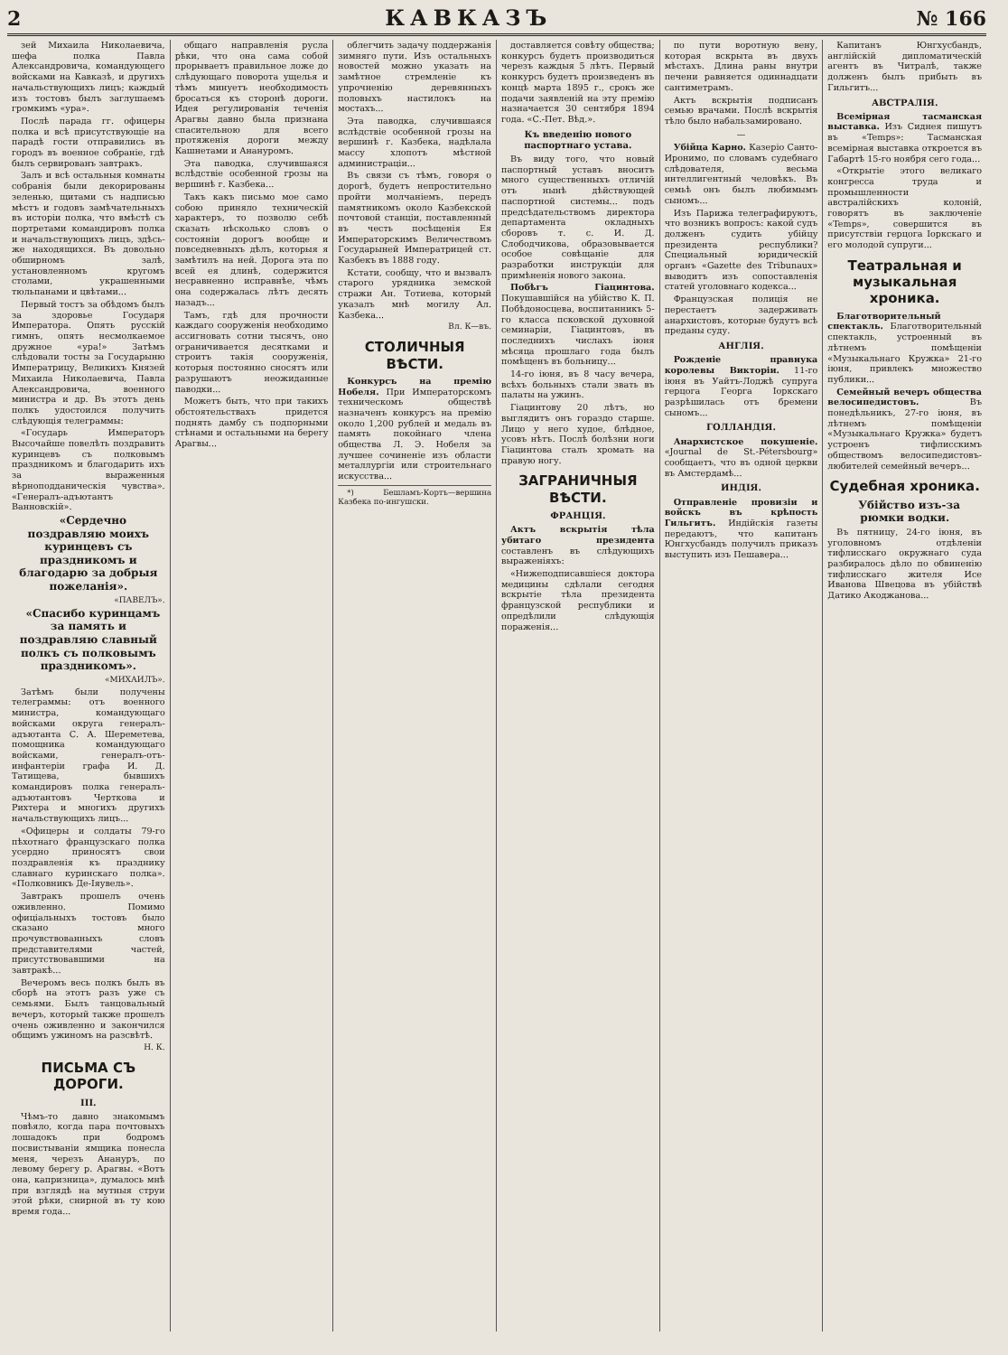2 КАВКАЗЪ № 166
зей Михаила Николаевича, шефа полка Павла Александровича, командующего войсками на Кавказѣ, и другихъ начальствующихъ лицъ; каждый изъ тостовъ былъ заглушаемъ громкимъ «ура».
Послѣ парада гг. офицеры полка и всѣ присутствующіе на парадѣ гости отправились въ городъ въ военное собраніе, гдѣ былъ сервированъ завтракъ.
Залъ и всѣ остальныя комнаты собранія были декорированы зеленью, щитами съ надписью мѣстъ и годовъ замѣчательныхъ въ исторіи полка, что вмѣстѣ съ портретами командировъ полка и начальствующихъ лицъ, здѣсь-же находящихся. Въ довольно обширномъ залѣ, установленномъ кругомъ столами, украшенными тюльпанами и цвѣтами...
Первый тостъ за обѣдомъ былъ за здоровье Государя Императора. Опять русскій гимнъ, опять несмолкаемое дружное «ура!» Затѣмъ слѣдовали тосты за Государыню Императрицу, Великихъ Князей Михаила Николаевича, Павла Александровича, военного министра и др. Въ этотъ день полкъ удостоился получить слѣдующія телеграммы:
«Государь Императоръ Высочайше повелѣть поздравить куринцевъ съ полковымъ праздникомъ и благодарить ихъ за выраженныя вѣрноподданическія чувства». «Генералъ-адъютантъ Ванновскій».
«Сердечно поздравляю моихъ куринцевъ съ праздникомъ и благодарю за добрыя пожеланія».
«ПАВЕЛЪ».
«Спасибо куринцамъ за память и поздравляю славный полкъ съ полковымъ праздникомъ».
«МИХАИЛЪ».
Затѣмъ были получены телеграммы: отъ военного министра, командующаго войсками округа генералъ-адъютанта С. А. Шереметева, помощника командующаго войсками, генералъ-отъ-инфантеріи графа И. Д. Татищева, бывшихъ командировъ полка генералъ-адъютантовъ Черткова и Рихтера и многихъ другихъ начальствующихъ лицъ...
«Офицеры и солдаты 79-го пѣхотнаго французскаго полка усердно приносятъ свои поздравленія къ празднику славнаго куринскаго полка». «Полковникъ Де-Іяувель».
Завтракъ прошелъ очень оживленно. Помимо офиціальныхъ тостовъ было сказано много прочувствованныхъ словъ представителями частей, присутствовавшими на завтракѣ...
Вечеромъ весь полкъ былъ въ сборѣ на этотъ разъ уже съ семьями. Былъ танцовальный вечеръ, который также прошелъ очень оживленно и закончился общимъ ужиномъ на разсвѣтѣ.
Н. К.
ПИСЬМА СЪ ДОРОГИ.
III.
Чѣмъ-то давно знакомымъ повѣяло, когда пара почтовыхъ лошадокъ при бодромъ посвистываніи ямщика понесла меня, черезъ Анануръ, по левому берегу р. Арагвы. «Вотъ она, капризница», думалось мнѣ при взглядѣ на мутныя струи этой рѣки, снирной въ ту кою время года...
общаго направленія русла рѣки, что она сама собой прорываетъ правильное ложе до слѣдующаго поворота ущелья и тѣмъ минуетъ необходимость бросаться къ сторонѣ дороги. Идея регулированія теченія Арагвы давно была признана спасительною для всего протяженія дороги между Кашнетами и Анануромъ.
Эта паводка, случившаяся вслѣдствіе особенной грозы на вершинѣ г. Казбека...
Такъ какъ письмо мое само собою приняло техническій характеръ, то позволю себѣ сказать нѣсколько словъ о состояніи дорогъ вообще и повседневныхъ дѣлъ, которыя я замѣтилъ на ней. Дорога эта по всей ея длинѣ, содержится несравненно исправнѣе, чѣмъ она содержалась лѣтъ десять назадъ...
Тамъ, гдѣ для прочности каждаго сооруженія необходимо ассигновать сотни тысячъ, оно ограничивается десятками и строитъ такія сооруженія, которыя постоянно сносятъ или разрушаютъ неожиданные паводки...
Можетъ быть, что при такихъ обстоятельствахъ придется поднять дамбу съ подпорными стѣнами и остальными на берегу Арагвы...
облегчить задачу поддержанія зимняго пути. Изъ остальныхъ новостей можно указать на замѣтное стремленіе къ упрочненію деревянныхъ половыхъ настилокъ на мостахъ...
Эта паводка, случившаяся вслѣдствіе особенной грозы на вершинѣ г. Казбека, надѣлала массу хлопотъ мѣстной администраціи...
Въ связи съ тѣмъ, говоря о дорогѣ, будетъ непростительно пройти молчаніемъ, передъ памятникомъ около Казбекской почтовой станціи, поставленный въ честь посѣщенія Ея Императорскимъ Величествомъ Государыней Императрицей ст. Казбекъ въ 1888 году.
Кстати, сообщу, что и вызвалъ старого урядника земской стражи Ан. Тотиева, который указалъ мнѣ могилу Ал. Казбека...
Вл. К—въ.
СТОЛИЧНЫЯ ВѢСТИ.
Конкурсъ на премію Нобеля. При Императорскомъ техническомъ обществѣ назначенъ конкурсъ на премію около 1,200 рублей и медаль въ память покойнаго члена общества Л. Э. Нобеля за лучшее сочиненіе изъ области металлургіи или строительнаго искусства...
*) Бешламъ-Кортъ—вершина Казбека по-ингушски.
доставляется совѣту общества; конкурсъ будетъ производиться черезъ каждыя 5 лѣтъ. Первый конкурсъ будетъ произведенъ въ концѣ марта 1895 г., срокъ же подачи заявленій на эту премію назначается 30 сентября 1894 года. «С.-Пет. Вѣд.».
Къ введенію нового паспортнаго устава.
Въ виду того, что новый паспортный уставъ вноситъ много существенныхъ отличій отъ нынѣ дѣйствующей паспортной системы... подъ предсѣдательствомъ директора департамента окладныхъ сборовъ т. с. И. Д. Слободчикова, образовывается особое совѣщаніе для разработки инструкціи для примѣненія нового закона.
Побѣгъ Гіацинтова. Покушавшійся на убійство К. П. Побѣдоносцева, воспитанникъ 5-го класса псковской духовной семинаріи, Гіацинтовъ, въ последнихъ числахъ іюня мѣсяца прошлаго года былъ помѣщенъ въ больницу...
14-го іюня, въ 8 часу вечера, всѣхъ больныхъ стали звать въ палаты на ужинъ.
Гіацинтову 20 лѣтъ, но выглядитъ онъ гораздо старше. Лицо у него худое, блѣдное, усовъ нѣтъ. Послѣ болѣзни ноги Гіацинтова сталъ хромать на правую ногу.
ЗАГРАНИЧНЫЯ ВѢСТИ.
ФРАНЦІЯ.
Актъ вскрытія тѣла убитаго президента составленъ въ слѣдующихъ выраженіяхъ:
«Нижеподписавшіеся доктора медицины сдѣлали сегодня вскрытіе тѣла президента французской республики и опредѣлили слѣдующія пораженія...
по пути воротную вену, которая вскрыта въ двухъ мѣстахъ. Длина раны внутри печени равняется одиннадцати сантиметрамъ.
Актъ вскрытія подписанъ семью врачами. Послѣ вскрытія тѣло было набальзамировано.
—
Убійца Карно. Казеріо Санто-Иронимо, по словамъ судебнаго слѣдователя, весьма интеллигентный человѣкъ. Въ семьѣ онъ былъ любимымъ сыномъ...
Изъ Парижа телеграфируютъ, что возникъ вопросъ: какой судъ долженъ судить убійцу президента республики? Специальный юридическій органъ «Gazette des Tribunaux» выводитъ изъ сопоставленія статей уголовнаго кодекса...
Французская полиція не перестаетъ задерживать анархистовъ, которые будутъ всѣ преданы суду.
АНГЛІЯ.
Рожденіе правнука королевы Викторіи. 11-го іюня въ Уайтъ-Лоджѣ супруга герцога Георга Іоркскаго разрѣшилась отъ бремени сыномъ...
ГОЛЛАНДІЯ.
Анархистское покушеніе. «Journal de St.-Pétersbourg» сообщаетъ, что въ одной церкви въ Амстердамѣ...
ИНДІЯ.
Отправленіе провизіи и войскъ въ крѣпость Гильгитъ. Индійскія газеты передаютъ, что капитанъ Юнгхусбандъ получилъ приказъ выступить изъ Пешавера...
Капитанъ Юнгхусбандъ, англійскій дипломатическій агентъ въ Читралѣ, также долженъ былъ прибыть въ Гильгитъ...
АВСТРАЛІЯ.
Всемірная тасманская выставка. Изъ Сиднея пишутъ въ «Temps»: Тасманская всемірная выставка откроется въ Габартѣ 15-го ноября сего года...
«Открытіе этого великаго конгресса труда и промышленности австралійскихъ колоній, говорятъ въ заключеніе «Temps», совершится въ присутствіи герцога Іоркскаго и его молодой супруги...
Театральная и музыкальная хроника.
Благотворительный спектакль. Благотворительный спектакль, устроенный въ лѣтнемъ помѣщеніи «Музыкальнаго Кружка» 21-го іюня, привлекъ множество публики...
Семейный вечеръ общества велосипедистовъ. Въ понедѣльникъ, 27-го іюня, въ лѣтнемъ помѣщеніи «Музыкальнаго Кружка» будетъ устроенъ тифлисскимъ обществомъ велосипедистовъ-любителей семейный вечеръ...
Судебная хроника.
Убійство изъ-за рюмки водки.
Въ пятницу, 24-го іюня, въ уголовномъ отдѣленіи тифлисскаго окружнаго суда разбиралось дѣло по обвиненію тифлисскаго жителя Исе Иванова Швецова въ убійствѣ Датико Акоджанова...